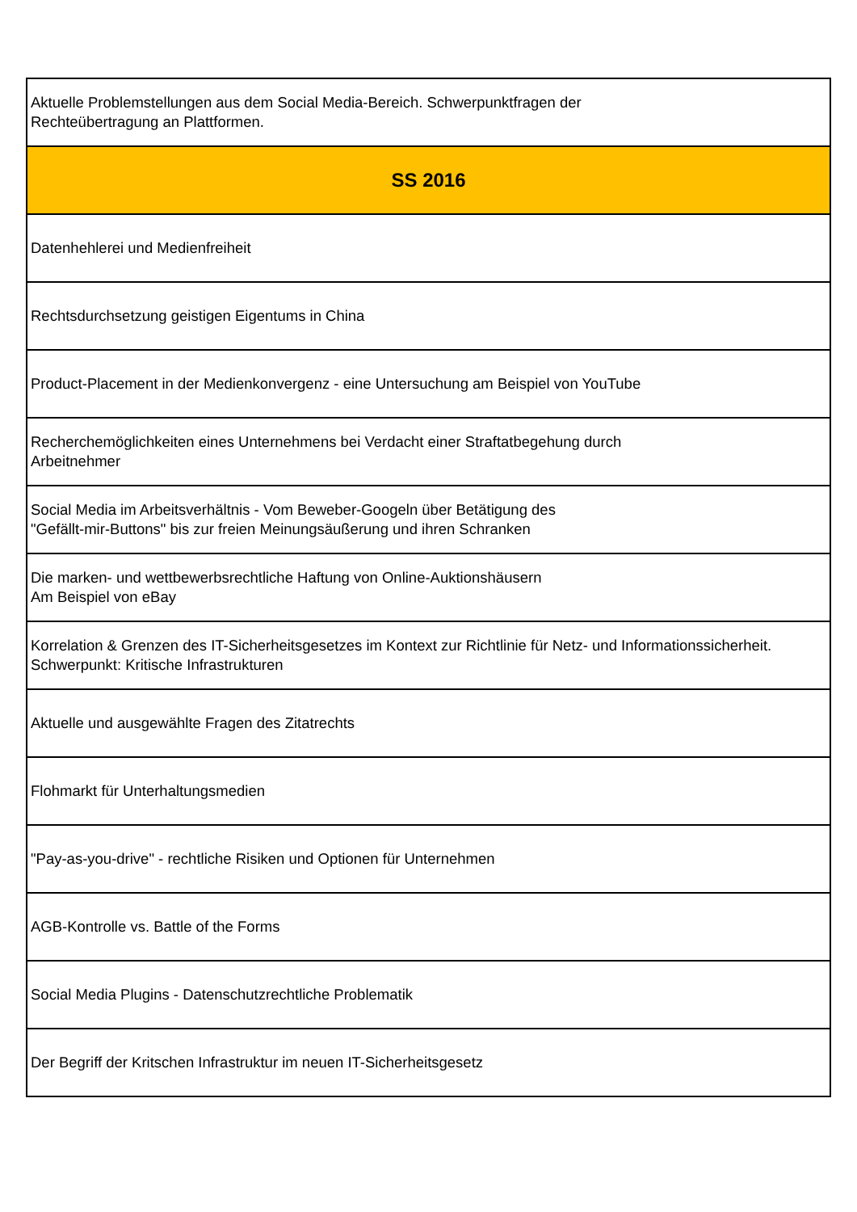| Aktuelle Problemstellungen aus dem Social Media-Bereich. Schwerpunktfragen der Rechteübertragung an Plattformen. |
| SS 2016 |
| Datenhehlerei und Medienfreiheit |
| Rechtsdurchsetzung geistigen Eigentums in China |
| Product-Placement in der Medienkonvergenz - eine Untersuchung am Beispiel von YouTube |
| Recherchemöglichkeiten eines Unternehmens bei Verdacht einer Straftatbegehung durch Arbeitnehmer |
| Social Media im Arbeitsverhältnis - Vom Beweber-Googeln über Betätigung des "Gefällt-mir-Buttons" bis zur freien Meinungsäußerung und ihren Schranken |
| Die marken- und wettbewerbsrechtliche Haftung von Online-Auktionshäusern Am Beispiel von eBay |
| Korrelation & Grenzen des IT-Sicherheitsgesetzes im Kontext zur Richtlinie für Netz- und Informationssicherheit. Schwerpunkt: Kritische Infrastrukturen |
| Aktuelle und ausgewählte Fragen des Zitatrechts |
| Flohmarkt für Unterhaltungsmedien |
| "Pay-as-you-drive" - rechtliche Risiken und Optionen für Unternehmen |
| AGB-Kontrolle vs. Battle of the Forms |
| Social Media Plugins - Datenschutzrechtliche Problematik |
| Der Begriff der Kritschen Infrastruktur im neuen IT-Sicherheitsgesetz |